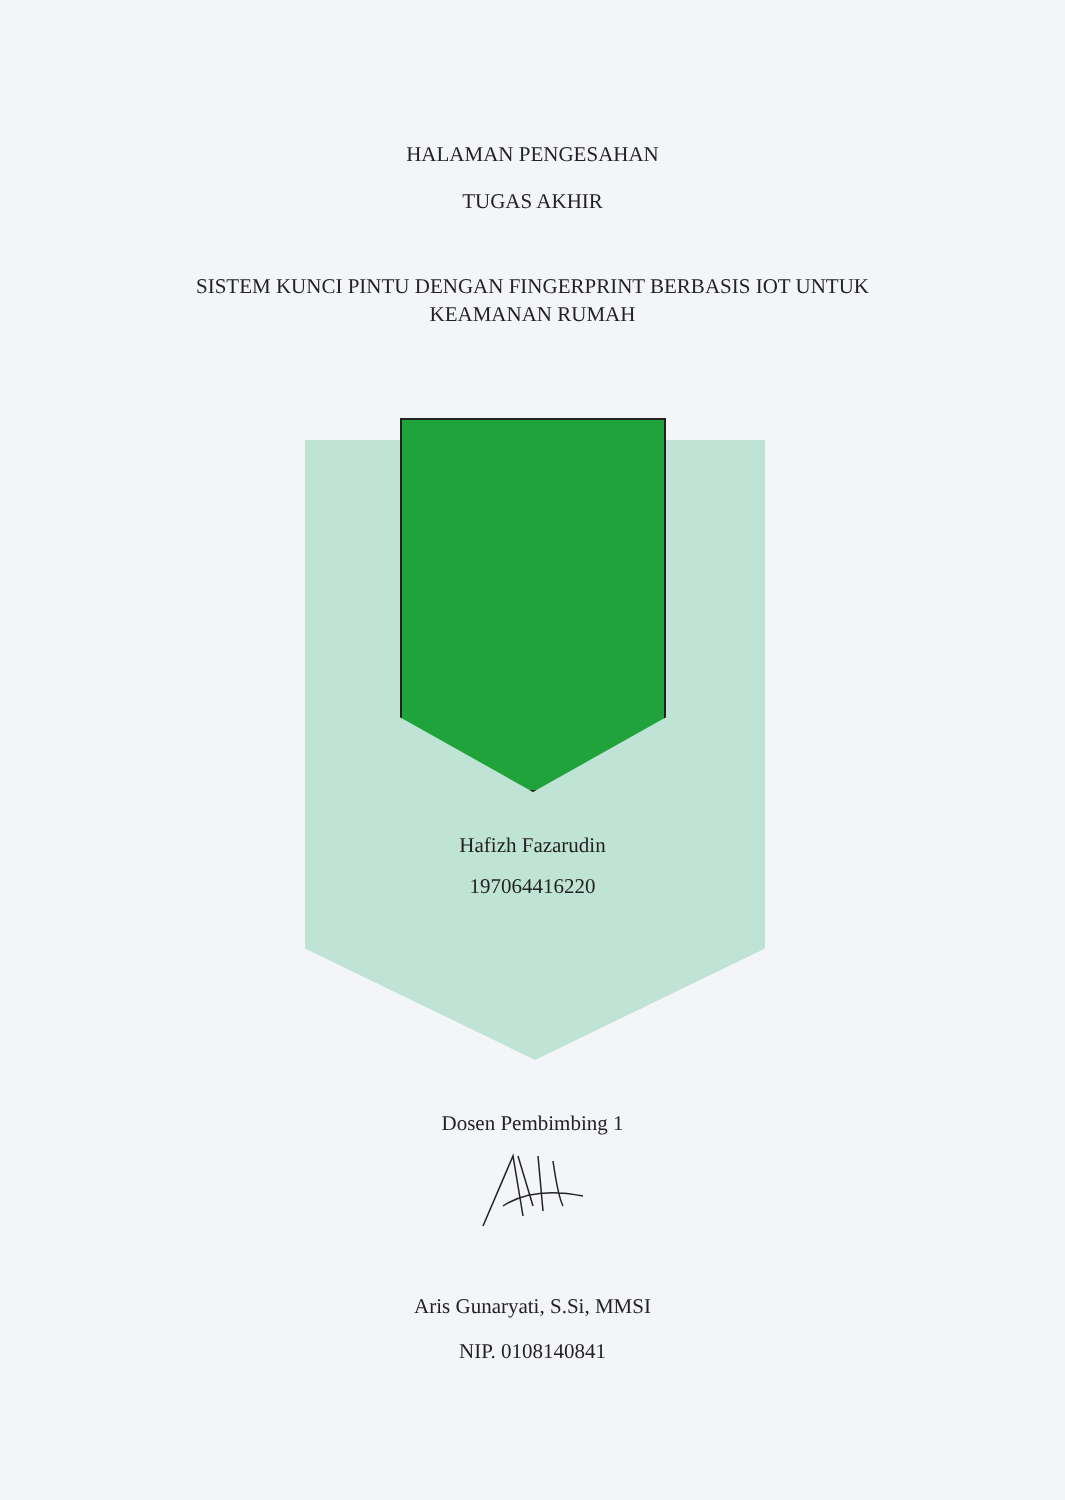HALAMAN PENGESAHAN
TUGAS AKHIR
SISTEM KUNCI PINTU DENGAN FINGERPRINT BERBASIS IOT UNTUK
KEAMANAN RUMAH
Hafizh Fazarudin
197064416220
Dosen Pembimbing 1
Aris Gunaryati, S.Si, MMSI
NIP. 0108140841